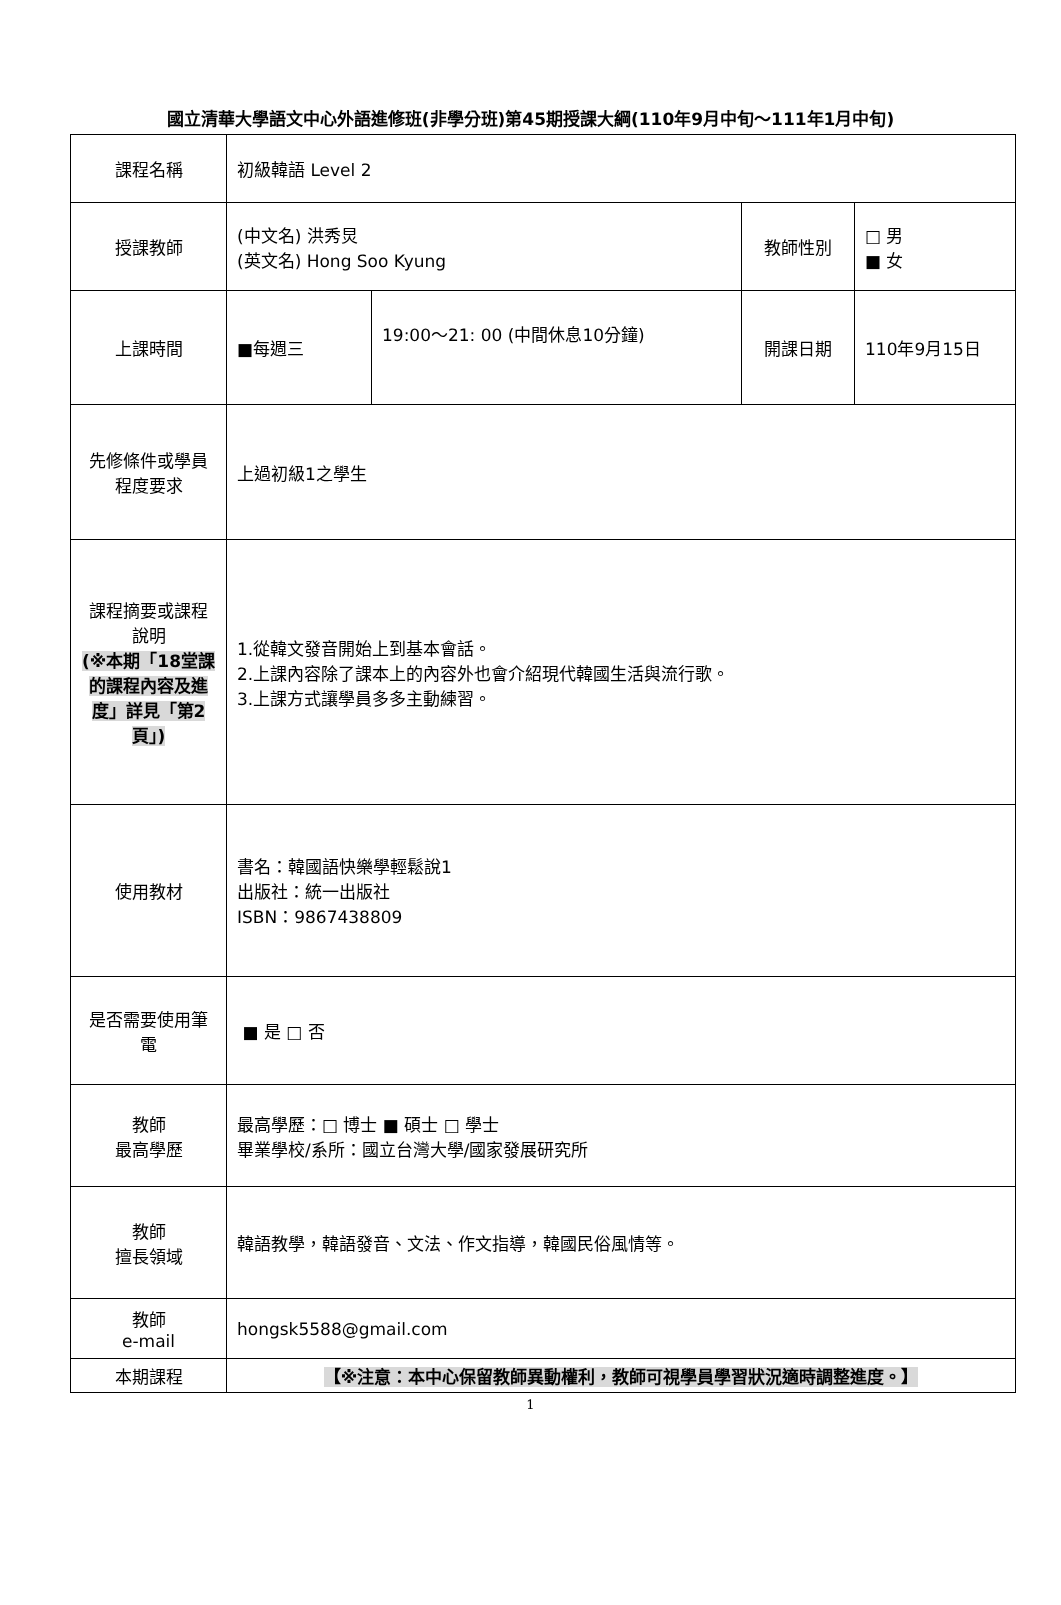國立清華大學語文中心外語進修班(非學分班)第45期授課大綱(110年9月中旬～111年1月中旬)
| 課程名稱 | 初級韓語 Level 2 | | | |
| 授課教師 | (中文名) 洪秀炅 (英文名) Hong Soo Kyung | | 教師性別 | □ 男 ■ 女 |
| 上課時間 | ■每週三 | 19:00～21: 00 (中間休息10分鐘) | 開課日期 | 110年9月15日 |
| 先修條件或學員程度要求 | 上過初級1之學生 | | | |
| 課程摘要或課程說明 (※本期「18堂課的課程內容及進度」詳見「第2頁」) | 1.從韓文發音開始上到基本會話。 2.上課內容除了課本上的內容外也會介紹現代韓國生活與流行歌。 3.上課方式讓學員多多主動練習。 | | | |
| 使用教材 | 書名：韓國語快樂學輕鬆說1 出版社：統一出版社 ISBN：9867438809 | | | |
| 是否需要使用筆電 | ■ 是 □ 否 | | | |
| 教師 最高學歷 | 最高學歷：□ 博士 ■ 碩士 □ 學士 畢業學校/系所：國立台灣大學/國家發展研究所 | | | |
| 教師 擅長領域 | 韓語教學，韓語發音、文法、作文指導，韓國民俗風情等。 | | | |
| 教師 e-mail | hongsk5588@gmail.com | | | |
| 本期課程 | 【※注意：本中心保留教師異動權利，教師可視學員學習狀況適時調整進度。】 | | | |
1